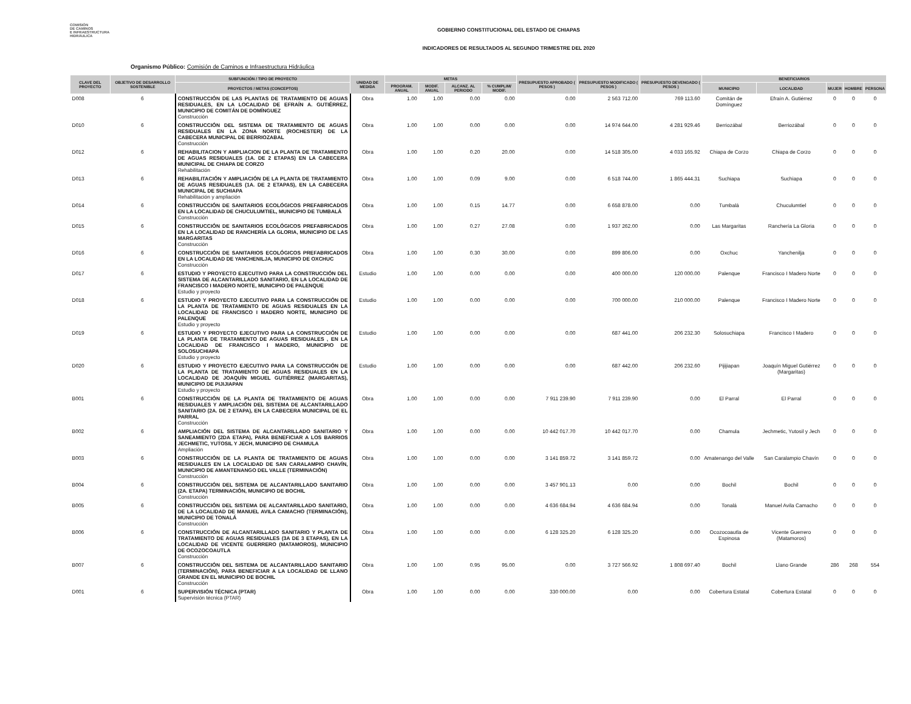COMISIÓN
DE CAMINOS
E INFRAESTRUCTURA
HIDRÁULICA
GOBIERNO CONSTITUCIONAL DEL ESTADO DE CHIAPAS
INDICADORES DE RESULTADOS AL SEGUNDO TRIMESTRE DEL 2020
Organismo Público: Comisión de Caminos e Infraestructura Hidráulica
| CLAVE DEL PROYECTO | OBJETIVO DE DESARROLLO SOSTENIBLE | SUBFUNCIÓN / TIPO DE PROYECTO | UNIDAD DE MEDIDA | METAS | | | | PRESUPUESTO APROBADO ( PESOS ) | PRESUPUESTO MODIFICADO ( PESOS ) | PRESUPUESTO DEVENGADO ( PESOS ) | BENEFICIARIOS | | | | |
| --- | --- | --- | --- | --- | --- | --- | --- | --- | --- | --- | --- | --- | --- | --- | --- |
| | | PROYECTOS / METAS (CONCEPTOS) | | PROGRAM. ANUAL | MODIF. ANUAL | ALCANZ. AL PERIODO | % CUMPLIM/ MODIF. | | | | MUNICIPIO | LOCALIDAD | MUJER | HOMBRE | PERSONA |
| D008 | 6 | CONSTRUCCIÓN DE LAS PLANTAS DE TRATAMIENTO DE AGUAS RESIDUALES, EN LA LOCALIDAD DE EFRAÍN A. GUTIÉRREZ, MUNICIPIO DE COMITÁN DE DOMÍNGUEZ Construcción | Obra | 1.00 | 1.00 | 0.00 | 0.00 | 0.00 | 2 563 712.00 | 769 113.60 | Comitán de Domínguez | Efraín A. Gutiérrez | 0 | 0 | 0 |
| D010 | 6 | CONSTRUCCIÓN DEL SISTEMA DE TRATAMIENTO DE AGUAS RESIDUALES EN LA ZONA NORTE (ROCHESTER) DE LA CABECERA MUNICIPAL DE BERRIOZABAL Construcción | Obra | 1.00 | 1.00 | 0.00 | 0.00 | 0.00 | 14 974 644.00 | 4 281 929.46 | Berriozábal | Berriozábal | 0 | 0 | 0 |
| D012 | 6 | REHABILITACION Y AMPLIACION DE LA PLANTA DE TRATAMIENTO DE AGUAS RESIDUALES (1A. DE 2 ETAPAS) EN LA CABECERA MUNICIPAL DE CHIAPA DE CORZO Rehabilitación | Obra | 1.00 | 1.00 | 0.20 | 20.00 | 0.00 | 14 518 305.00 | 4 033 165.92 | Chiapa de Corzo | Chiapa de Corzo | 0 | 0 | 0 |
| D013 | 6 | REHABILITACIÓN Y AMPLIACIÓN DE LA PLANTA DE TRATAMIENTO DE AGUAS RESIDUALES (1A. DE 2 ETAPAS), EN LA CABECERA MUNICIPAL DE SUCHIAPA Rehabilitación y ampliación | Obra | 1.00 | 1.00 | 0.09 | 9.00 | 0.00 | 6 518 744.00 | 1 865 444.31 | Suchiapa | Suchiapa | 0 | 0 | 0 |
| D014 | 6 | CONSTRUCCIÓN DE SANITARIOS ECOLÓGICOS PREFABRICADOS EN LA LOCALIDAD DE CHUCULUMTIEL, MUNICIPIO DE TUMBALÁ Construcción | Obra | 1.00 | 1.00 | 0.15 | 14.77 | 0.00 | 6 658 878.00 | 0.00 | Tumbalá | Chuculumtiel | 0 | 0 | 0 |
| D015 | 6 | CONSTRUCCIÓN DE SANITARIOS ECOLÓGICOS PREFABRICADOS EN LA LOCALIDAD DE RANCHERÍA LA GLORIA, MUNICIPIO DE LAS MARGARITAS Construcción | Obra | 1.00 | 1.00 | 0.27 | 27.08 | 0.00 | 1 937 262.00 | 0.00 | Las Margaritas | Ranchería La Gloria | 0 | 0 | 0 |
| D016 | 6 | CONSTRUCCIÓN DE SANITARIOS ECOLÓGICOS PREFABRICADOS EN LA LOCALIDAD DE YANCHENILJA, MUNICIPIO DE OXCHUC Construcción | Obra | 1.00 | 1.00 | 0.30 | 30.00 | 0.00 | 899 806.00 | 0.00 | Oxchuc | Yanchenilja | 0 | 0 | 0 |
| D017 | 6 | ESTUDIO Y PROYECTO EJECUTIVO PARA LA CONSTRUCCIÓN DEL SISTEMA DE ALCANTARILLADO SANITARIO, EN LA LOCALIDAD DE FRANCISCO I MADERO NORTE, MUNICIPIO DE PALENQUE Estudio y proyecto | Estudio | 1.00 | 1.00 | 0.00 | 0.00 | 0.00 | 400 000.00 | 120 000.00 | Palenque | Francisco I Madero Norte | 0 | 0 | 0 |
| D018 | 6 | ESTUDIO Y PROYECTO EJECUTIVO PARA LA CONSTRUCCIÓN DE LA PLANTA DE TRATAMIENTO DE AGUAS RESIDUALES EN LA LOCALIDAD DE FRANCISCO I MADERO NORTE, MUNICIPIO DE PALENQUE Estudio y proyecto | Estudio | 1.00 | 1.00 | 0.00 | 0.00 | 0.00 | 700 000.00 | 210 000.00 | Palenque | Francisco I Madero Norte | 0 | 0 | 0 |
| D019 | 6 | ESTUDIO Y PROYECTO EJECUTIVO PARA LA CONSTRUCCIÓN DE LA PLANTA DE TRATAMIENTO DE AGUAS RESIDUALES , EN LA LOCALIDAD DE FRANCISCO I MADERO, MUNICIPIO DE SOLOSUCHIAPA Estudio y proyecto | Estudio | 1.00 | 1.00 | 0.00 | 0.00 | 0.00 | 687 441.00 | 206 232.30 | Solosuchiapa | Francisco I Madero | 0 | 0 | 0 |
| D020 | 6 | ESTUDIO Y PROYECTO EJECUTIVO PARA LA CONSTRUCCIÓN DE LA PLANTA DE TRATAMIENTO DE AGUAS RESIDUALES EN LA LOCALIDAD DE JOAQUÍN MIGUEL GUTIÉRREZ (MARGARITAS), MUNICIPIO DE PIJIJIAPAN Estudio y proyecto | Estudio | 1.00 | 1.00 | 0.00 | 0.00 | 0.00 | 687 442.00 | 206 232.60 | Pijijiapan | Joaquín Miguel Gutiérrez (Margaritas) | 0 | 0 | 0 |
| B001 | 6 | CONSTRUCCIÓN DE LA PLANTA DE TRATAMIENTO DE AGUAS RESIDUALES Y AMPLIACIÓN DEL SISTEMA DE ALCANTARILLADO SANITARIO (2A. DE 2 ETAPA), EN LA CABECERA MUNICIPAL DE EL PARRAL Construcción | Obra | 1.00 | 1.00 | 0.00 | 0.00 | 7 911 239.90 | 7 911 239.90 | 0.00 | El Parral | El Parral | 0 | 0 | 0 |
| B002 | 6 | AMPLIACIÓN DEL SISTEMA DE ALCANTARILLADO SANITARIO Y SANEAMIENTO (2DA ETAPA), PARA BENEFICIAR A LOS BARRIOS JECHMETIC, YUTOSIL Y JECH, MUNICIPIO DE CHAMULA Ampliación | Obra | 1.00 | 1.00 | 0.00 | 0.00 | 10 442 017.70 | 10 442 017.70 | 0.00 | Chamula | Jechmetic, Yutosil y Jech | 0 | 0 | 0 |
| B003 | 6 | CONSTRUCCIÓN DE LA PLANTA DE TRATAMIENTO DE AGUAS RESIDUALES EN LA LOCALIDAD DE SAN CARALAMPIO CHAVÍN, MUNICIPIO DE AMANTENANGO DEL VALLE (TERMINACIÓN) Construcción | Obra | 1.00 | 1.00 | 0.00 | 0.00 | 3 141 859.72 | 3 141 859.72 | 0.00 | Amatenango del Valle | San Caralampio Chavín | 0 | 0 | 0 |
| B004 | 6 | CONSTRUCCIÓN DEL SISTEMA DE ALCANTARILLADO SANITARIO (2A. ETAPA) TERMINACIÓN, MUNICIPIO DE BOCHIL Construcción | Obra | 1.00 | 1.00 | 0.00 | 0.00 | 3 457 901.13 | 0.00 | 0.00 | Bochil | Bochil | 0 | 0 | 0 |
| B005 | 6 | CONSTRUCCIÓN DEL SISTEMA DE ALCANTARILLADO SANITARIO, DE LA LOCALIDAD DE MANUEL AVILA CAMACHO (TERMINACIÓN), MUNICIPIO DE TONALÁ Construcción | Obra | 1.00 | 1.00 | 0.00 | 0.00 | 4 636 684.94 | 4 636 684.94 | 0.00 | Tonalá | Manuel Avila Camacho | 0 | 0 | 0 |
| B006 | 6 | CONSTRUCCIÓN DE ALCANTARILLADO SANITARIO Y PLANTA DE TRATAMIENTO DE AGUAS RESIDUALES (3A DE 3 ETAPAS), EN LA LOCALIDAD DE VICENTE GUERRERO (MATAMOROS), MUNICIPIO DE OCOZOCOAUTLA Construcción | Obra | 1.00 | 1.00 | 0.00 | 0.00 | 6 128 325.20 | 6 128 325.20 | 0.00 | Ocozocoautla de Espinosa | Vicente Guerrero (Matamoros) | 0 | 0 | 0 |
| B007 | 6 | CONSTRUCCIÓN DEL SISTEMA DE ALCANTARILLADO SANITARIO (TERMINACIÓN), PARA BENEFICIAR A LA LOCALIDAD DE LLANO GRANDE EN EL MUNICIPIO DE BOCHIL Construcción | Obra | 1.00 | 1.00 | 0.95 | 95.00 | 0.00 | 3 727 566.92 | 1 808 697.40 | Bochil | Llano Grande | 286 | 268 | 554 |
| D001 | 6 | SUPERVISIÓN TÉCNICA (PTAR) Supervisión técnica (PTAR) | Obra | 1.00 | 1.00 | 0.00 | 0.00 | 330 000.00 | 0.00 | 0.00 | Cobertura Estatal | Cobertura Estatal | 0 | 0 | 0 |